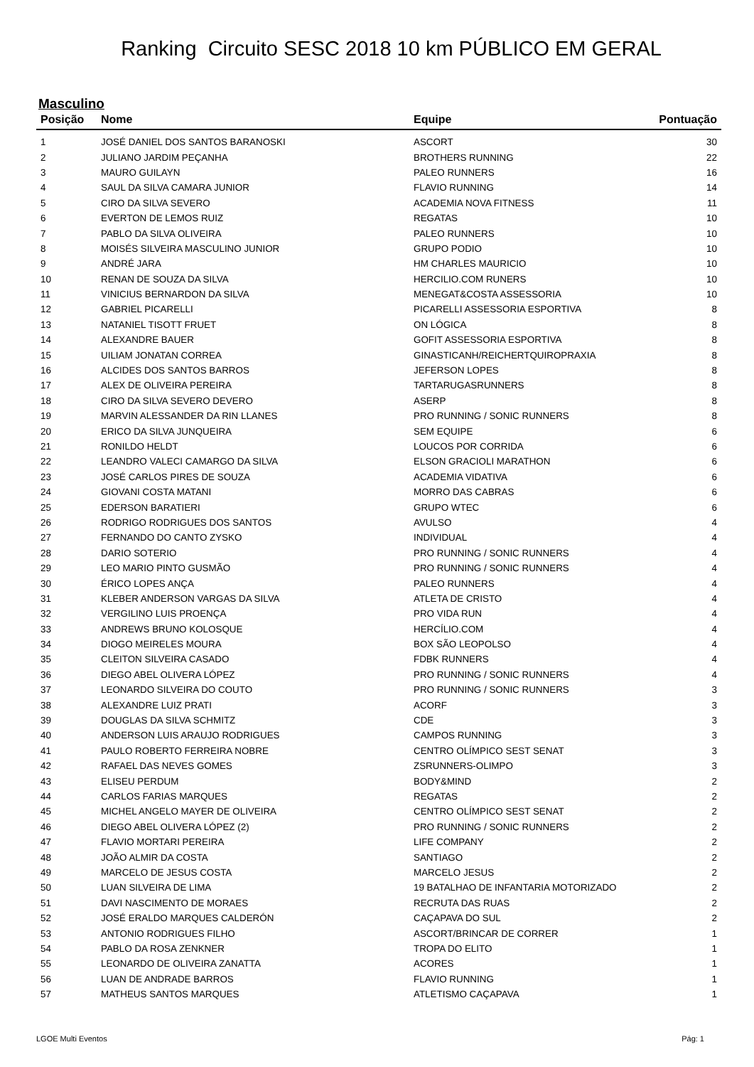Ranking Circuito SESC 2018 10 km PÚBLICO EM GERAL
Masculino
| Posição | Nome | Equipe | Pontuação |
| --- | --- | --- | --- |
| 1 | JOSÉ DANIEL DOS SANTOS BARANOSKI | ASCORT | 30 |
| 2 | JULIANO JARDIM PEÇANHA | BROTHERS RUNNING | 22 |
| 3 | MAURO GUILAYN | PALEO RUNNERS | 16 |
| 4 | SAUL DA SILVA CAMARA JUNIOR | FLAVIO RUNNING | 14 |
| 5 | CIRO DA SILVA SEVERO | ACADEMIA NOVA FITNESS | 11 |
| 6 | EVERTON DE LEMOS RUIZ | REGATAS | 10 |
| 7 | PABLO DA SILVA OLIVEIRA | PALEO RUNNERS | 10 |
| 8 | MOISÉS SILVEIRA MASCULINO JUNIOR | GRUPO PODIO | 10 |
| 9 | ANDRÉ JARA | HM CHARLES MAURICIO | 10 |
| 10 | RENAN DE SOUZA DA SILVA | HERCILIO.COM RUNERS | 10 |
| 11 | VINICIUS BERNARDON DA SILVA | MENEGAT&COSTA ASSESSORIA | 10 |
| 12 | GABRIEL PICARELLI | PICARELLI ASSESSORIA ESPORTIVA | 8 |
| 13 | NATANIEL TISOTT FRUET | ON LÓGICA | 8 |
| 14 | ALEXANDRE BAUER | GOFIT ASSESSORIA ESPORTIVA | 8 |
| 15 | UILIAM JONATAN CORREA | GINASTICANH/REICHERTQUIROPRAXIA | 8 |
| 16 | ALCIDES DOS SANTOS BARROS | JEFERSON LOPES | 8 |
| 17 | ALEX DE OLIVEIRA PEREIRA | TARTARUGASRUNNERS | 8 |
| 18 | CIRO DA SILVA SEVERO DEVERO | ASERP | 8 |
| 19 | MARVIN ALESSANDER DA RIN LLANES | PRO RUNNING / SONIC RUNNERS | 8 |
| 20 | ERICO DA SILVA JUNQUEIRA | SEM EQUIPE | 6 |
| 21 | RONILDO HELDT | LOUCOS POR CORRIDA | 6 |
| 22 | LEANDRO VALECI CAMARGO DA SILVA | ELSON GRACIOLI MARATHON | 6 |
| 23 | JOSÉ CARLOS PIRES DE SOUZA | ACADEMIA VIDATIVA | 6 |
| 24 | GIOVANI COSTA MATANI | MORRO DAS CABRAS | 6 |
| 25 | EDERSON BARATIERI | GRUPO WTEC | 6 |
| 26 | RODRIGO RODRIGUES DOS SANTOS | AVULSO | 4 |
| 27 | FERNANDO DO CANTO ZYSKO | INDIVIDUAL | 4 |
| 28 | DARIO SOTERIO | PRO RUNNING / SONIC RUNNERS | 4 |
| 29 | LEO MARIO PINTO GUSMÃO | PRO RUNNING / SONIC RUNNERS | 4 |
| 30 | ÉRICO LOPES ANÇA | PALEO RUNNERS | 4 |
| 31 | KLEBER ANDERSON VARGAS DA SILVA | ATLETA DE CRISTO | 4 |
| 32 | VERGILINO LUIS PROENÇA | PRO VIDA RUN | 4 |
| 33 | ANDREWS BRUNO KOLOSQUE | HERCÍLIO.COM | 4 |
| 34 | DIOGO MEIRELES MOURA | BOX SÃO LEOPOLSO | 4 |
| 35 | CLEITON SILVEIRA CASADO | FDBK RUNNERS | 4 |
| 36 | DIEGO ABEL OLIVERA LÓPEZ | PRO RUNNING / SONIC RUNNERS | 4 |
| 37 | LEONARDO SILVEIRA DO COUTO | PRO RUNNING / SONIC RUNNERS | 3 |
| 38 | ALEXANDRE LUIZ PRATI | ACORF | 3 |
| 39 | DOUGLAS DA SILVA SCHMITZ | CDE | 3 |
| 40 | ANDERSON LUIS ARAUJO RODRIGUES | CAMPOS RUNNING | 3 |
| 41 | PAULO ROBERTO FERREIRA NOBRE | CENTRO OLÍMPICO SEST SENAT | 3 |
| 42 | RAFAEL DAS NEVES GOMES | ZSRUNNERS-OLIMPO | 3 |
| 43 | ELISEU PERDUM | BODY&MIND | 2 |
| 44 | CARLOS FARIAS MARQUES | REGATAS | 2 |
| 45 | MICHEL ANGELO MAYER DE OLIVEIRA | CENTRO OLÍMPICO SEST SENAT | 2 |
| 46 | DIEGO ABEL OLIVERA LÓPEZ (2) | PRO RUNNING / SONIC RUNNERS | 2 |
| 47 | FLAVIO MORTARI PEREIRA | LIFE COMPANY | 2 |
| 48 | JOÃO ALMIR DA COSTA | SANTIAGO | 2 |
| 49 | MARCELO DE JESUS COSTA | MARCELO JESUS | 2 |
| 50 | LUAN SILVEIRA DE LIMA | 19 BATALHAO DE INFANTARIA MOTORIZADO | 2 |
| 51 | DAVI NASCIMENTO DE MORAES | RECRUTA DAS RUAS | 2 |
| 52 | JOSÉ ERALDO MARQUES CALDERÓN | CAÇAPAVA DO SUL | 2 |
| 53 | ANTONIO RODRIGUES FILHO | ASCORT/BRINCAR DE CORRER | 1 |
| 54 | PABLO DA ROSA ZENKNER | TROPA DO ELITO | 1 |
| 55 | LEONARDO DE OLIVEIRA ZANATTA | ACORES | 1 |
| 56 | LUAN DE ANDRADE BARROS | FLAVIO RUNNING | 1 |
| 57 | MATHEUS SANTOS MARQUES | ATLETISMO CAÇAPAVA | 1 |
LGOE Multi Eventos Pág: 1